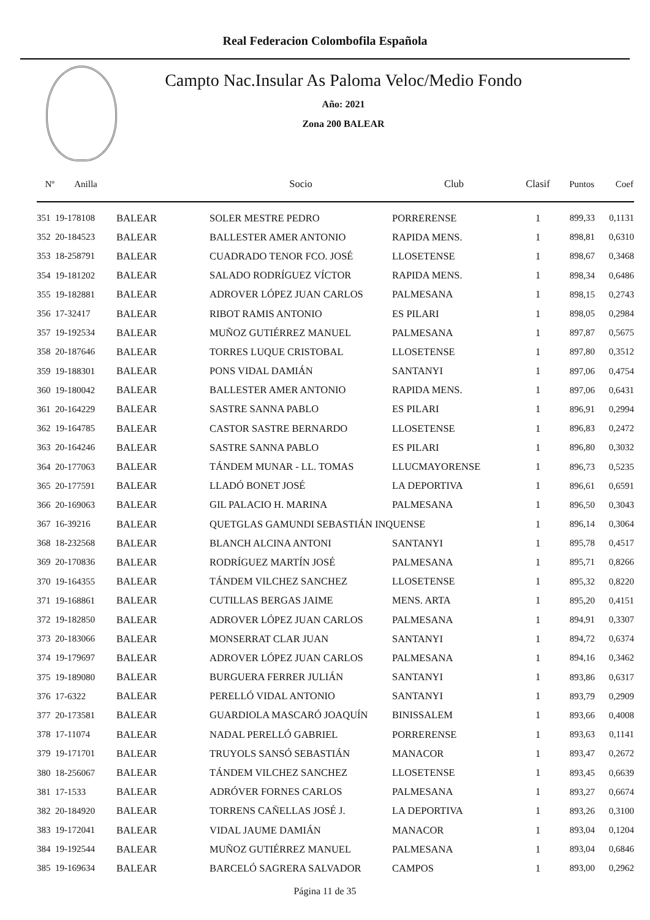Real Federacion Colombofila Española
Campto Nac.Insular As Paloma Veloc/Medio Fondo
Año: 2021
Zona 200 BALEAR
| Nº | Anilla | | Socio | Club | Clasif | Puntos | Coef |
| --- | --- | --- | --- | --- | --- | --- | --- |
| 351 | 19-178108 | BALEAR | SOLER MESTRE PEDRO | PORRERENSE | 1 | 899,33 | 0,1131 |
| 352 | 20-184523 | BALEAR | BALLESTER AMER ANTONIO | RAPIDA MENS. | 1 | 898,81 | 0,6310 |
| 353 | 18-258791 | BALEAR | CUADRADO TENOR FCO. JOSÉ | LLOSETENSE | 1 | 898,67 | 0,3468 |
| 354 | 19-181202 | BALEAR | SALADO RODRÍGUEZ VÍCTOR | RAPIDA MENS. | 1 | 898,34 | 0,6486 |
| 355 | 19-182881 | BALEAR | ADROVER LÓPEZ JUAN CARLOS | PALMESANA | 1 | 898,15 | 0,2743 |
| 356 | 17-32417 | BALEAR | RIBOT RAMIS ANTONIO | ES PILARI | 1 | 898,05 | 0,2984 |
| 357 | 19-192534 | BALEAR | MUÑOZ GUTIÉRREZ MANUEL | PALMESANA | 1 | 897,87 | 0,5675 |
| 358 | 20-187646 | BALEAR | TORRES LUQUE CRISTOBAL | LLOSETENSE | 1 | 897,80 | 0,3512 |
| 359 | 19-188301 | BALEAR | PONS VIDAL DAMIÁN | SANTANYI | 1 | 897,06 | 0,4754 |
| 360 | 19-180042 | BALEAR | BALLESTER AMER ANTONIO | RAPIDA MENS. | 1 | 897,06 | 0,6431 |
| 361 | 20-164229 | BALEAR | SASTRE SANNA PABLO | ES PILARI | 1 | 896,91 | 0,2994 |
| 362 | 19-164785 | BALEAR | CASTOR SASTRE BERNARDO | LLOSETENSE | 1 | 896,83 | 0,2472 |
| 363 | 20-164246 | BALEAR | SASTRE SANNA PABLO | ES PILARI | 1 | 896,80 | 0,3032 |
| 364 | 20-177063 | BALEAR | TÁNDEM MUNAR - LL. TOMAS | LLUCMAYORENSE | 1 | 896,73 | 0,5235 |
| 365 | 20-177591 | BALEAR | LLADÓ BONET JOSÉ | LA DEPORTIVA | 1 | 896,61 | 0,6591 |
| 366 | 20-169063 | BALEAR | GIL PALACIO H. MARINA | PALMESANA | 1 | 896,50 | 0,3043 |
| 367 | 16-39216 | BALEAR | QUETGLAS GAMUNDI SEBASTIÁN INQUENSE | | 1 | 896,14 | 0,3064 |
| 368 | 18-232568 | BALEAR | BLANCH ALCINA ANTONI | SANTANYI | 1 | 895,78 | 0,4517 |
| 369 | 20-170836 | BALEAR | RODRÍGUEZ MARTÍN JOSÉ | PALMESANA | 1 | 895,71 | 0,8266 |
| 370 | 19-164355 | BALEAR | TÁNDEM VILCHEZ SANCHEZ | LLOSETENSE | 1 | 895,32 | 0,8220 |
| 371 | 19-168861 | BALEAR | CUTILLAS BERGAS JAIME | MENS. ARTA | 1 | 895,20 | 0,4151 |
| 372 | 19-182850 | BALEAR | ADROVER LÓPEZ JUAN CARLOS | PALMESANA | 1 | 894,91 | 0,3307 |
| 373 | 20-183066 | BALEAR | MONSERRAT CLAR JUAN | SANTANYI | 1 | 894,72 | 0,6374 |
| 374 | 19-179697 | BALEAR | ADROVER LÓPEZ JUAN CARLOS | PALMESANA | 1 | 894,16 | 0,3462 |
| 375 | 19-189080 | BALEAR | BURGUERA FERRER JULIÁN | SANTANYI | 1 | 893,86 | 0,6317 |
| 376 | 17-6322 | BALEAR | PERELLÓ VIDAL ANTONIO | SANTANYI | 1 | 893,79 | 0,2909 |
| 377 | 20-173581 | BALEAR | GUARDIOLA MASCARÓ JOAQUÍN | BINISSALEM | 1 | 893,66 | 0,4008 |
| 378 | 17-11074 | BALEAR | NADAL PERELLÓ GABRIEL | PORRERENSE | 1 | 893,63 | 0,1141 |
| 379 | 19-171701 | BALEAR | TRUYOLS SANSÓ SEBASTIÁN | MANACOR | 1 | 893,47 | 0,2672 |
| 380 | 18-256067 | BALEAR | TÁNDEM VILCHEZ SANCHEZ | LLOSETENSE | 1 | 893,45 | 0,6639 |
| 381 | 17-1533 | BALEAR | ADRÓVER FORNES CARLOS | PALMESANA | 1 | 893,27 | 0,6674 |
| 382 | 20-184920 | BALEAR | TORRENS CAÑELLAS JOSÉ J. | LA DEPORTIVA | 1 | 893,26 | 0,3100 |
| 383 | 19-172041 | BALEAR | VIDAL JAUME DAMIÁN | MANACOR | 1 | 893,04 | 0,1204 |
| 384 | 19-192544 | BALEAR | MUÑOZ GUTIÉRREZ MANUEL | PALMESANA | 1 | 893,04 | 0,6846 |
| 385 | 19-169634 | BALEAR | BARCELÓ SAGRERA SALVADOR | CAMPOS | 1 | 893,00 | 0,2962 |
Página 11 de 35